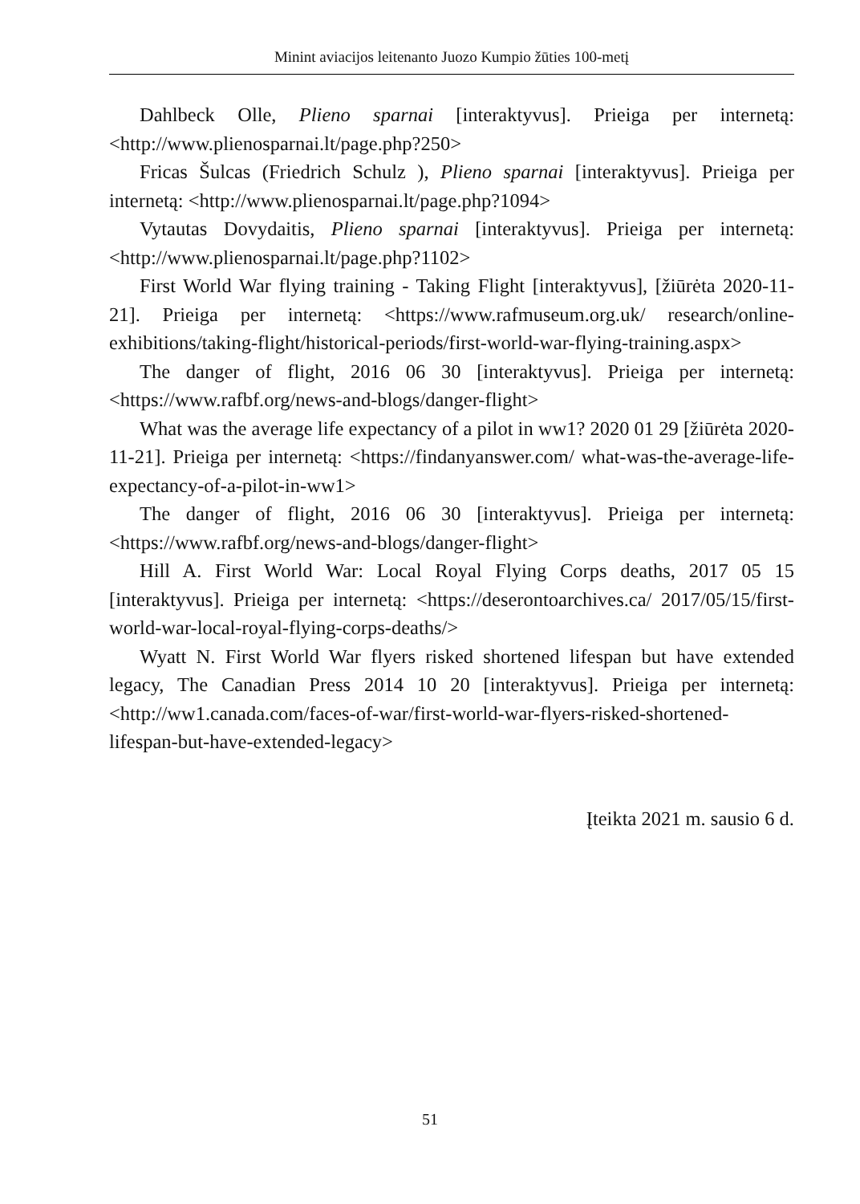Minint aviacijos leitenanto Juozo Kumpio žūties 100-metį
Dahlbeck Olle, Plieno sparnai [interaktyvus]. Prieiga per internetą: <http://www.plienosparnai.lt/page.php?250>
Fricas Šulcas (Friedrich Schulz ), Plieno sparnai [interaktyvus]. Prieiga per internetą: <http://www.plienosparnai.lt/page.php?1094>
Vytautas Dovydaitis, Plieno sparnai [interaktyvus]. Prieiga per internetą: <http://www.plienosparnai.lt/page.php?1102>
First World War flying training - Taking Flight [interaktyvus], [žiūrėta 2020-11-21]. Prieiga per internetą: <https://www.rafmuseum.org.uk/ research/online-exhibitions/taking-flight/historical-periods/first-world-war-flying-training.aspx>
The danger of flight, 2016 06 30 [interaktyvus]. Prieiga per internetą: <https://www.rafbf.org/news-and-blogs/danger-flight>
What was the average life expectancy of a pilot in ww1? 2020 01 29 [žiūrėta 2020-11-21]. Prieiga per internetą: <https://findanyanswer.com/ what-was-the-average-life-expectancy-of-a-pilot-in-ww1>
The danger of flight, 2016 06 30 [interaktyvus]. Prieiga per internetą: <https://www.rafbf.org/news-and-blogs/danger-flight>
Hill A. First World War: Local Royal Flying Corps deaths, 2017 05 15 [interaktyvus]. Prieiga per internetą: <https://deserontoarchives.ca/ 2017/05/15/first-world-war-local-royal-flying-corps-deaths/>
Wyatt N. First World War flyers risked shortened lifespan but have extended legacy, The Canadian Press 2014 10 20 [interaktyvus]. Prieiga per internetą: <http://ww1.canada.com/faces-of-war/first-world-war-flyers-risked-shortened-lifespan-but-have-extended-legacy>
Įteikta 2021 m. sausio 6 d.
51